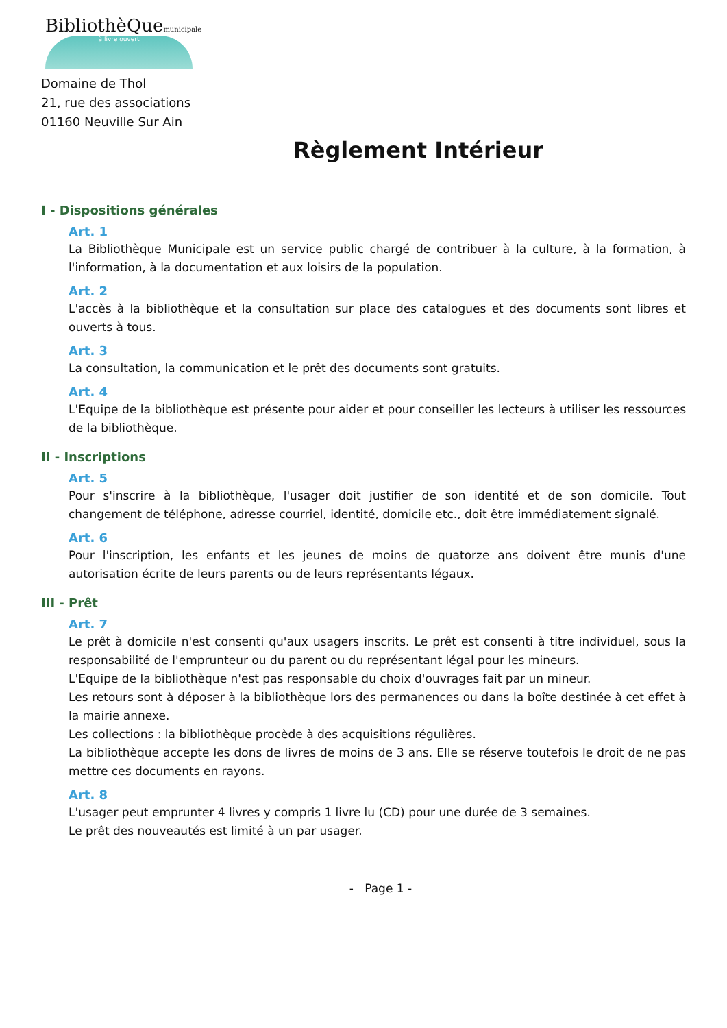BibliothèQuemunicipale
à livre ouvert
Domaine de Thol
21, rue des associations
01160 Neuville Sur Ain
Règlement Intérieur
I - Dispositions générales
Art. 1
La Bibliothèque Municipale est un service public chargé de contribuer à la culture, à la formation, à l'information, à la documentation et aux loisirs de la population.
Art. 2
L'accès à la bibliothèque et la consultation sur place des catalogues et des documents sont libres et ouverts à tous.
Art. 3
La consultation, la communication et le prêt des documents sont gratuits.
Art. 4
L'Equipe de la bibliothèque est présente pour aider et pour conseiller les lecteurs à utiliser les ressources de la bibliothèque.
II - Inscriptions
Art. 5
Pour s'inscrire à la bibliothèque, l'usager doit justifier de son identité et de son domicile. Tout changement de téléphone, adresse courriel, identité, domicile etc., doit être immédiatement signalé.
Art. 6
Pour l'inscription, les enfants et les jeunes de moins de quatorze ans doivent être munis d'une autorisation écrite de leurs parents ou de leurs représentants légaux.
III - Prêt
Art. 7
Le prêt à domicile n'est consenti qu'aux usagers inscrits. Le prêt est consenti à titre individuel, sous la responsabilité de l'emprunteur ou du parent ou du représentant légal pour les mineurs.
L'Equipe de la bibliothèque n'est pas responsable du choix d'ouvrages fait par un mineur.
Les retours sont à déposer à la bibliothèque lors des permanences ou dans la boîte destinée à cet effet à la mairie annexe.
Les collections : la bibliothèque procède à des acquisitions régulières.
La bibliothèque accepte les dons de livres de moins de 3 ans. Elle se réserve toutefois le droit de ne pas mettre ces documents en rayons.
Art. 8
L'usager peut emprunter 4 livres y compris 1 livre lu (CD) pour une durée de 3 semaines.
Le prêt des nouveautés est limité à un par usager.
- Page 1 -